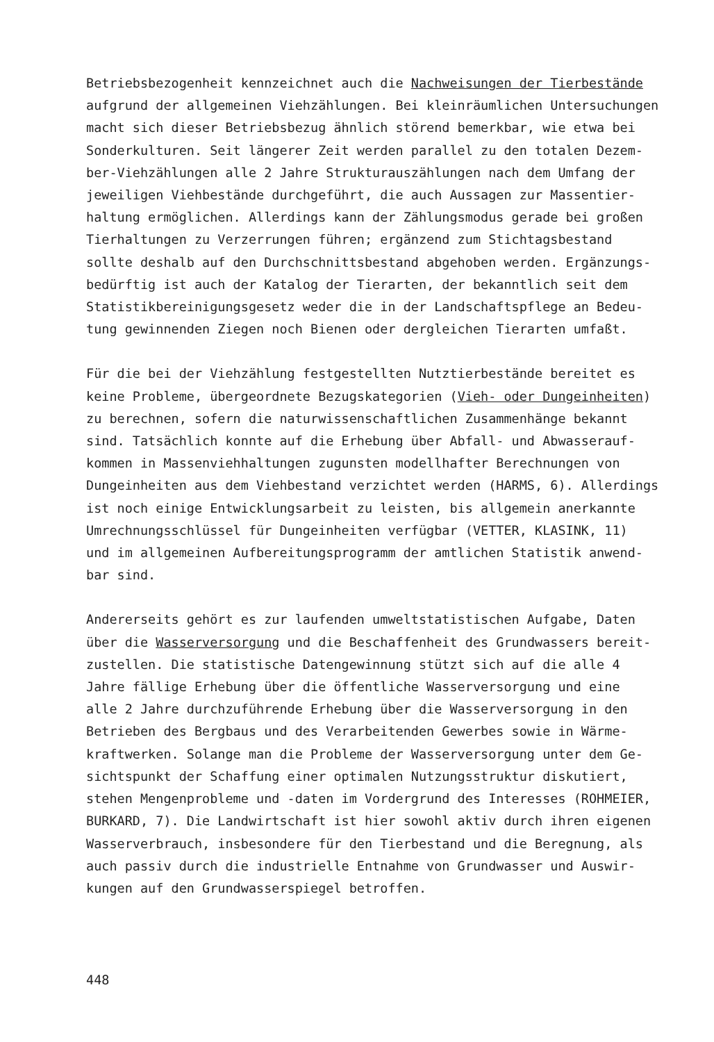Betriebsbezogenheit kennzeichnet auch die Nachweisungen der Tierbestände
aufgrund der allgemeinen Viehzählungen. Bei kleinräumlichen Untersuchungen
macht sich dieser Betriebsbezug ähnlich störend bemerkbar, wie etwa bei
Sonderkulturen. Seit längerer Zeit werden parallel zu den totalen Dezem-
ber-Viehzählungen alle 2 Jahre Strukturauszählungen nach dem Umfang der
jeweiligen Viehbestände durchgeführt, die auch Aussagen zur Massentier-
haltung ermöglichen. Allerdings kann der Zählungsmodus gerade bei großen
Tierhaltungen zu Verzerrungen führen; ergänzend zum Stichtagsbestand
sollte deshalb auf den Durchschnittsbestand abgehoben werden. Ergänzungs-
bedürftig ist auch der Katalog der Tierarten, der bekanntlich seit dem
Statistikbereinigungsgesetz weder die in der Landschaftspflege an Bedeu-
tung gewinnenden Ziegen noch Bienen oder dergleichen Tierarten umfaßt.
Für die bei der Viehzählung festgestellten Nutztierbestände bereitet es
keine Probleme, übergeordnete Bezugskategorien (Vieh- oder Dungeinheiten)
zu berechnen, sofern die naturwissenschaftlichen Zusammenhänge bekannt
sind. Tatsächlich konnte auf die Erhebung über Abfall- und Abwasserauf-
kommen in Massenviehhaltungen zugunsten modellhafter Berechnungen von
Dungeinheiten aus dem Viehbestand verzichtet werden (HARMS, 6). Allerdings
ist noch einige Entwicklungsarbeit zu leisten, bis allgemein anerkannte
Umrechnungsschlüssel für Dungeinheiten verfügbar (VETTER, KLASINK, 11)
und im allgemeinen Aufbereitungsprogramm der amtlichen Statistik anwend-
bar sind.
Andererseits gehört es zur laufenden umweltstatistischen Aufgabe, Daten
über die Wasserversorgung und die Beschaffenheit des Grundwassers bereit-
zustellen. Die statistische Datengewinnung stützt sich auf die alle 4
Jahre fällige Erhebung über die öffentliche Wasserversorgung und eine
alle 2 Jahre durchzuführende Erhebung über die Wasserversorgung in den
Betrieben des Bergbaus und des Verarbeitenden Gewerbes sowie in Wärme-
kraftwerken. Solange man die Probleme der Wasserversorgung unter dem Ge-
sichtspunkt der Schaffung einer optimalen Nutzungsstruktur diskutiert,
stehen Mengenprobleme und -daten im Vordergrund des Interesses (ROHMEIER,
BURKARD, 7). Die Landwirtschaft ist hier sowohl aktiv durch ihren eigenen
Wasserverbrauch, insbesondere für den Tierbestand und die Beregnung, als
auch passiv durch die industrielle Entnahme von Grundwasser und Auswir-
kungen auf den Grundwasserspiegel betroffen.
448